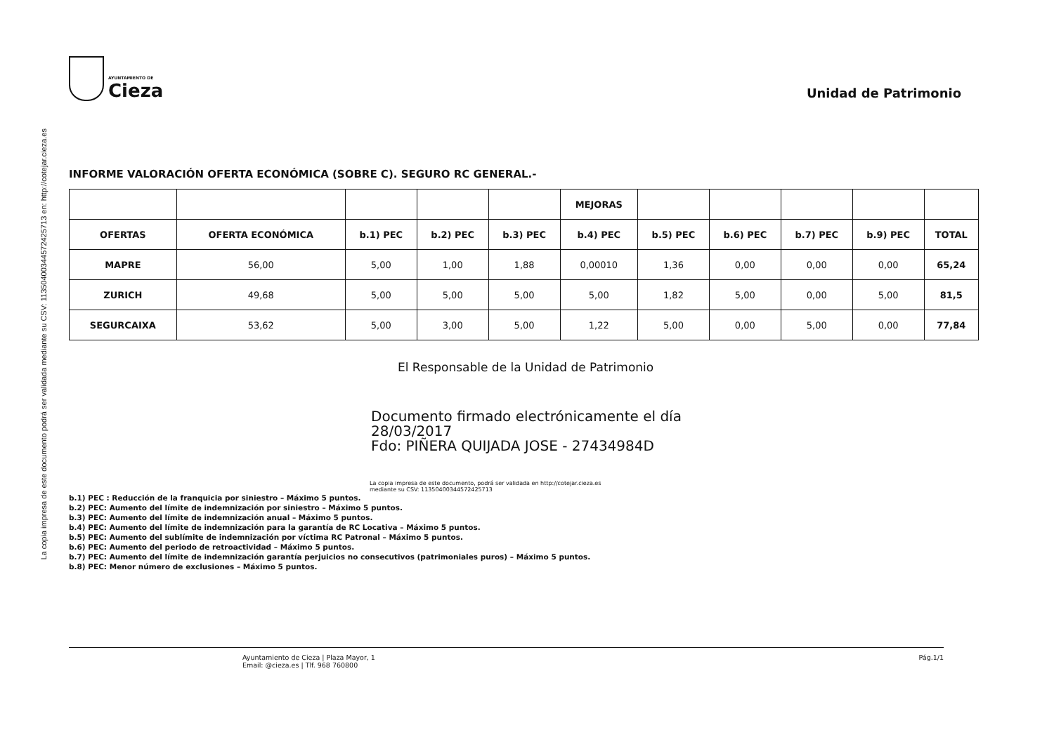La copia impresa de este documento podrá ser validada mediante su CSV: 11350400344572425713 en: http://cotejar.cieza.es
AYUNTAMIENTO DE
Cieza
Unidad de Patrimonio
INFORME VALORACIÓN OFERTA ECONÓMICA (SOBRE C). SEGURO RC GENERAL.-
| | | | | | MEJORAS | | | | | |
| --- | --- | --- | --- | --- | --- | --- | --- | --- | --- | --- |
| OFERTAS | OFERTA ECONÓMICA | b.1) PEC | b.2) PEC | b.3) PEC | b.4) PEC | b.5) PEC | b.6) PEC | b.7) PEC | b.9) PEC | TOTAL |
| MAPRE | 56,00 | 5,00 | 1,00 | 1,88 | 0,00010 | 1,36 | 0,00 | 0,00 | 0,00 | 65,24 |
| ZURICH | 49,68 | 5,00 | 5,00 | 5,00 | 5,00 | 1,82 | 5,00 | 0,00 | 5,00 | 81,5 |
| SEGURCAIXA | 53,62 | 5,00 | 3,00 | 5,00 | 1,22 | 5,00 | 0,00 | 5,00 | 0,00 | 77,84 |
El Responsable de la Unidad de Patrimonio
Documento firmado electrónicamente el día
28/03/2017
Fdo: PIÑERA QUIJADA JOSE - 27434984D
La copia impresa de este documento, podrá ser validada en http://cotejar.cieza.es
mediante su CSV: 11350400344572425713
b.1) PEC : Reducción de la franquicia por siniestro – Máximo 5 puntos.
b.2) PEC: Aumento del límite de indemnización por siniestro – Máximo 5 puntos.
b.3) PEC: Aumento del límite de indemnización anual – Máximo 5 puntos.
b.4) PEC: Aumento del límite de indemnización para la garantía de RC Locativa – Máximo 5 puntos.
b.5) PEC: Aumento del sublímite de indemnización por víctima RC Patronal – Máximo 5 puntos.
b.6) PEC: Aumento del periodo de retroactividad – Máximo 5 puntos.
b.7) PEC: Aumento del límite de indemnización garantía perjuicios no consecutivos (patrimoniales puros) – Máximo 5 puntos.
b.8) PEC: Menor número de exclusiones – Máximo 5 puntos.
Ayuntamiento de Cieza | Plaza Mayor, 1
Email: @cieza.es | Tlf. 968 760800
Pág.1/1